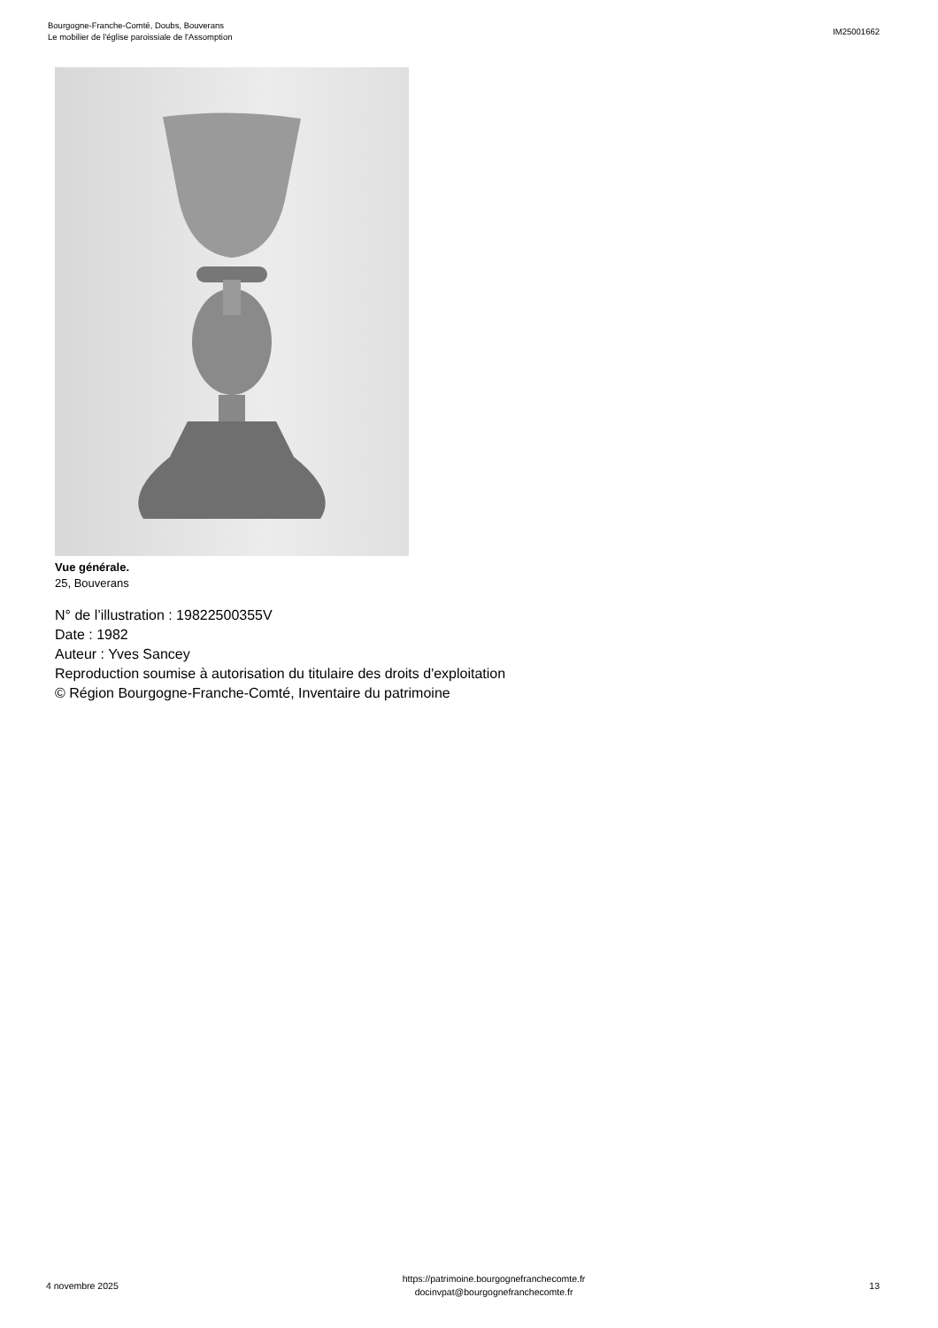Bourgogne-Franche-Comté, Doubs, Bouverans
Le mobilier de l'église paroissiale de l'Assomption
IM25001662
Vue générale.
25, Bouverans
N° de l’illustration : 19822500355V
Date : 1982
Auteur : Yves Sancey
Reproduction soumise à autorisation du titulaire des droits d'exploitation
© Région Bourgogne-Franche-Comté, Inventaire du patrimoine
4 novembre 2025
https://patrimoine.bourgognefranchecomte.fr
docinvpat@bourgognefranchecomte.fr
13